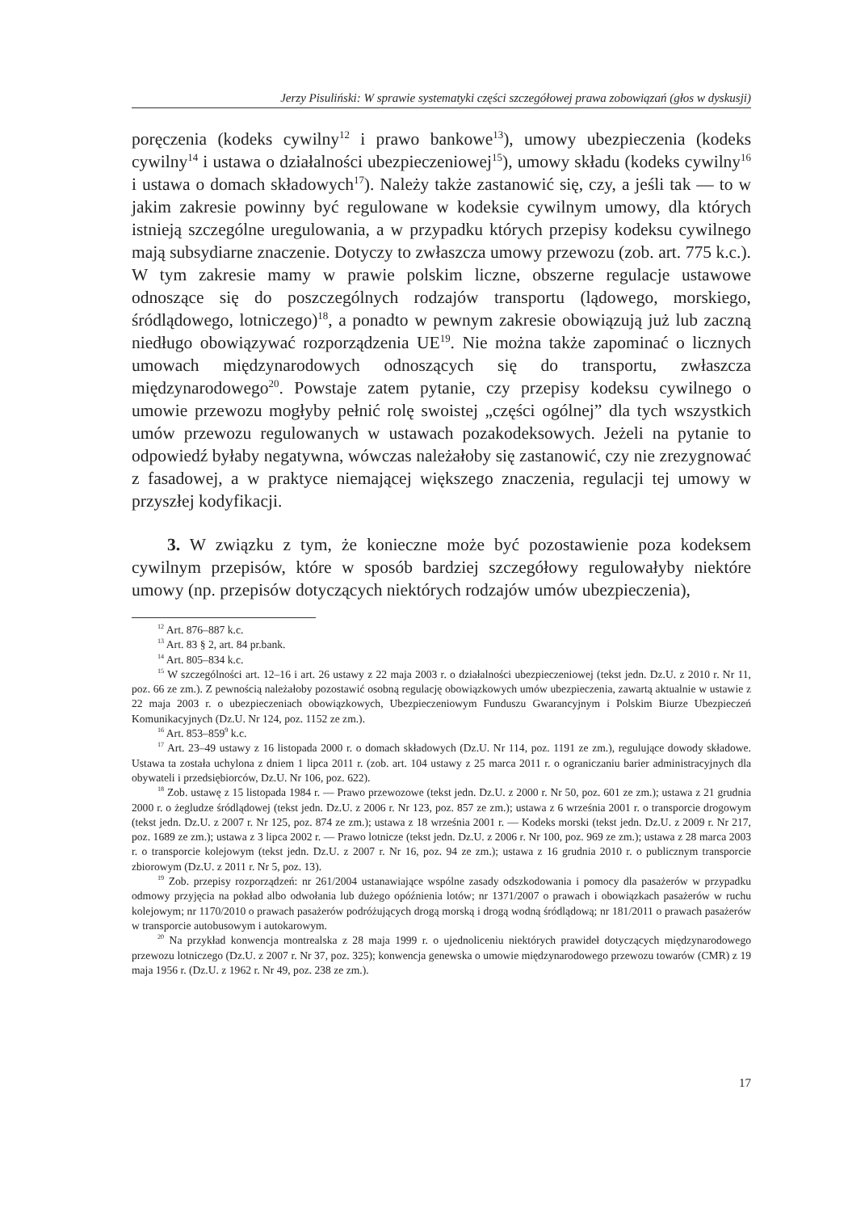Jerzy Pisuliński: W sprawie systematyki części szczegółowej prawa zobowiązań (głos w dyskusji)
poręczenia (kodeks cywilny<sup>12</sup> i prawo bankowe<sup>13</sup>), umowy ubezpieczenia (kodeks cywilny<sup>14</sup> i ustawa o działalności ubezpieczeniowej<sup>15</sup>), umowy składu (kodeks cywilny<sup>16</sup> i ustawa o domach składowych<sup>17</sup>). Należy także zastanowić się, czy, a jeśli tak — to w jakim zakresie powinny być regulowane w kodeksie cywilnym umowy, dla których istnieją szczególne uregulowania, a w przypadku których przepisy kodeksu cywilnego mają subsydiarne znaczenie. Dotyczy to zwłaszcza umowy przewozu (zob. art. 775 k.c.). W tym zakresie mamy w prawie polskim liczne, obszerne regulacje ustawowe odnoszące się do poszczególnych rodzajów transportu (lądowego, morskiego, śródlądowego, lotniczego)<sup>18</sup>, a ponadto w pewnym zakresie obowiązują już lub zaczną niedługo obowiązywać rozporządzenia UE<sup>19</sup>. Nie można także zapominać o licznych umowach międzynarodowych odnoszących się do transportu, zwłaszcza międzynarodowego<sup>20</sup>. Powstaje zatem pytanie, czy przepisy kodeksu cywilnego o umowie przewozu mogłyby pełnić rolę swoistej „części ogólnej” dla tych wszystkich umów przewozu regulowanych w ustawach pozakodeksowych. Jeżeli na pytanie to odpowiedź byłaby negatywna, wówczas należałoby się zastanowić, czy nie zrezygnować z fasadowej, a w praktyce niemającej większego znaczenia, regulacji tej umowy w przyszłej kodyfikacji.
3. W związku z tym, że konieczne może być pozostawienie poza kodeksem cywilnym przepisów, które w sposób bardziej szczegółowy regulowałyby niektóre umowy (np. przepisów dotyczących niektórych rodzajów umów ubezpieczenia),
<sup>12</sup> Art. 876–887 k.c.
<sup>13</sup> Art. 83 § 2, art. 84 pr.bank.
<sup>14</sup> Art. 805–834 k.c.
<sup>15</sup> W szczególności art. 12–16 i art. 26 ustawy z 22 maja 2003 r. o działalności ubezpieczeniowej (tekst jedn. Dz.U. z 2010 r. Nr 11, poz. 66 ze zm.). Z pewnością należałoby pozostawić osobną regulację obowiązkowych umów ubezpieczenia, zawartą aktualnie w ustawie z 22 maja 2003 r. o ubezpieczeniach obowiązkowych, Ubezpieczeniowym Funduszu Gwarancyjnym i Polskim Biurze Ubezpieczeń Komunikacyjnych (Dz.U. Nr 124, poz. 1152 ze zm.).
<sup>16</sup> Art. 853–859<sup>9</sup> k.c.
<sup>17</sup> Art. 23–49 ustawy z 16 listopada 2000 r. o domach składowych (Dz.U. Nr 114, poz. 1191 ze zm.), regulujące dowody składowe. Ustawa ta została uchylona z dniem 1 lipca 2011 r. (zob. art. 104 ustawy z 25 marca 2011 r. o ograniczaniu barier administracyjnych dla obywateli i przedsiębiorców, Dz.U. Nr 106, poz. 622).
<sup>18</sup> Zob. ustawę z 15 listopada 1984 r. — Prawo przewozowe (tekst jedn. Dz.U. z 2000 r. Nr 50, poz. 601 ze zm.); ustawa z 21 grudnia 2000 r. o żegludze śródlądowej (tekst jedn. Dz.U. z 2006 r. Nr 123, poz. 857 ze zm.); ustawa z 6 września 2001 r. o transporcie drogowym (tekst jedn. Dz.U. z 2007 r. Nr 125, poz. 874 ze zm.); ustawa z 18 września 2001 r. — Kodeks morski (tekst jedn. Dz.U. z 2009 r. Nr 217, poz. 1689 ze zm.); ustawa z 3 lipca 2002 r. — Prawo lotnicze (tekst jedn. Dz.U. z 2006 r. Nr 100, poz. 969 ze zm.); ustawa z 28 marca 2003 r. o transporcie kolejowym (tekst jedn. Dz.U. z 2007 r. Nr 16, poz. 94 ze zm.); ustawa z 16 grudnia 2010 r. o publicznym transporcie zbiorowym (Dz.U. z 2011 r. Nr 5, poz. 13).
<sup>19</sup> Zob. przepisy rozporządzeń: nr 261/2004 ustanawiające wspólne zasady odszkodowania i pomocy dla pasażerów w przypadku odmowy przyjęcia na pokład albo odwołania lub dużego opóźnienia lotów; nr 1371/2007 o prawach i obowiązkach pasażerów w ruchu kolejowym; nr 1170/2010 o prawach pasażerów podróżujących drogą morską i drogą wodną śródlądową; nr 181/2011 o prawach pasażerów w transporcie autobusowym i autokarowym.
<sup>20</sup> Na przykład konwencja montrealska z 28 maja 1999 r. o ujednoliceniu niektórych prawideł dotyczących międzynarodowego przewozu lotniczego (Dz.U. z 2007 r. Nr 37, poz. 325); konwencja genewska o umowie międzynarodowego przewozu towarów (CMR) z 19 maja 1956 r. (Dz.U. z 1962 r. Nr 49, poz. 238 ze zm.).
17